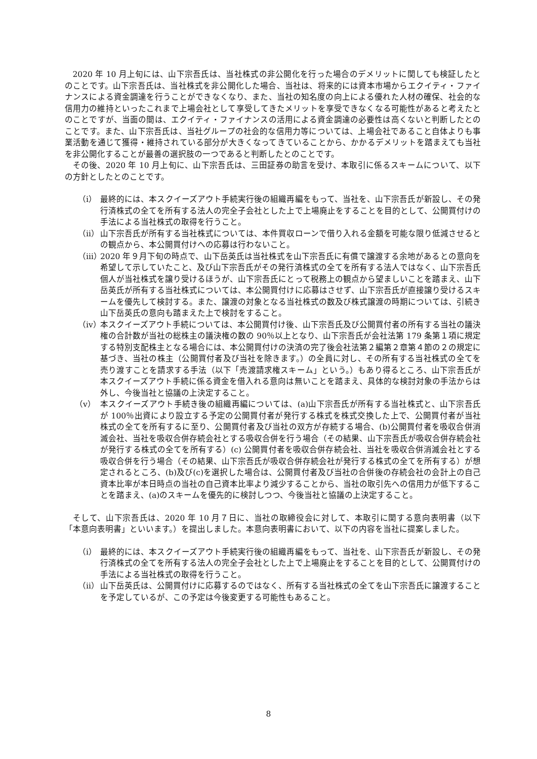2020 年 10 月上旬には、山下宗吾氏は、当社株式の非公開化を行った場合のデメリットに関しても検証したとのことです。山下宗吾氏は、当社株式を非公開化した場合、当社は、将来的には資本市場からエクイティ・ファイナンスによる資金調達を行うことができなくなり、また、当社の知名度の向上による優れた人材の確保、社会的な信用力の維持といったこれまで上場会社として享受してきたメリットを享受できなくなる可能性があると考えたとのことですが、当面の間は、エクイティ・ファイナンスの活用による資金調達の必要性は高くないと判断したとのことです。また、山下宗吾氏は、当社グループの社会的な信用力等については、上場会社であること自体よりも事業活動を通じて獲得・維持されている部分が大きくなってきていることから、かかるデメリットを踏まえても当社を非公開化することが最善の選択肢の一つであると判断したとのことです。
その後、2020 年 10 月上旬に、山下宗吾氏は、三田証券の助言を受け、本取引に係るスキームについて、以下の方針としたとのことです。
（ⅰ） 最終的には、本スクイーズアウト手続実行後の組織再編をもって、当社を、山下宗吾氏が新設し、その発行済株式の全てを所有する法人の完全子会社とした上で上場廃止をすることを目的として、公開買付けの手法による当社株式の取得を行うこと。
（ⅱ） 山下宗吾氏が所有する当社株式については、本件買収ローンで借り入れる金額を可能な限り低減させるとの観点から、本公開買付けへの応募は行わないこと。
（ⅲ） 2020 年９月下旬の時点で、山下岳英氏は当社株式を山下宗吾氏に有償で譲渡する余地があるとの意向を希望して示していたこと、及び山下宗吾氏がその発行済株式の全てを所有する法人ではなく、山下宗吾氏個人が当社株式を譲り受けるほうが、山下宗吾氏にとって税務上の観点から望ましいことを踏まえ、山下岳英氏が所有する当社株式については、本公開買付けに応募はさせず、山下宗吾氏が直接譲り受けるスキームを優先して検討する。また、譲渡の対象となる当社株式の数及び株式譲渡の時期については、引続き山下岳英氏の意向も踏まえた上で検討をすること。
（ⅳ） 本スクイーズアウト手続については、本公開買付け後、山下宗吾氏及び公開買付者の所有する当社の議決権の合計数が当社の総株主の議決権の数の 90％以上となり、山下宗吾氏が会社法第 179 条第１項に規定する特別支配株主となる場合には、本公開買付けの決済の完了後会社法第２編第２章第４節の２の規定に基づき、当社の株主（公開買付者及び当社を除きます。）の全員に対し、その所有する当社株式の全てを売り渡すことを請求する手法（以下「売渡請求権スキーム」という。）もあり得るところ、山下宗吾氏が本スクイーズアウト手続に係る資金を借入れる意向は無いことを踏まえ、具体的な検討対象の手法からは外し、今後当社と協議の上決定すること。
（ⅴ） 本スクイーズアウト手続き後の組織再編については、(a)山下宗吾氏が所有する当社株式と、山下宗吾氏が 100％出資により設立する予定の公開買付者が発行する株式を株式交換した上で、公開買付者が当社株式の全てを所有するに至り、公開買付者及び当社の双方が存続する場合、(b)公開買付者を吸収合併消滅会社、当社を吸収合併存続会社とする吸収合併を行う場合（その結果、山下宗吾氏が吸収合併存続会社が発行する株式の全てを所有する）(c) 公開買付者を吸収合併存続会社、当社を吸収合併消滅会社とする吸収合併を行う場合（その結果、山下宗吾氏が吸収合併存続会社が発行する株式の全てを所有する）が想定されるところ、(b)及び(c)を選択した場合は、公開買付者及び当社の合併後の存続会社の会計上の自己資本比率が本日時点の当社の自己資本比率より減少することから、当社の取引先への信用力が低下することを踏まえ、(a)のスキームを優先的に検討しつつ、今後当社と協議の上決定すること。
そして、山下宗吾氏は、2020 年 10 月７日に、当社の取締役会に対して、本取引に関する意向表明書（以下「本意向表明書」といいます。）を提出しました。本意向表明書において、以下の内容を当社に提案しました。
（ⅰ） 最終的には、本スクイーズアウト手続実行後の組織再編をもって、当社を、山下宗吾氏が新設し、その発行済株式の全てを所有する法人の完全子会社とした上で上場廃止をすることを目的として、公開買付けの手法による当社株式の取得を行うこと。
（ⅱ） 山下岳英氏は、公開買付けに応募するのではなく、所有する当社株式の全てを山下宗吾氏に譲渡することを予定しているが、この予定は今後変更する可能性もあること。
8